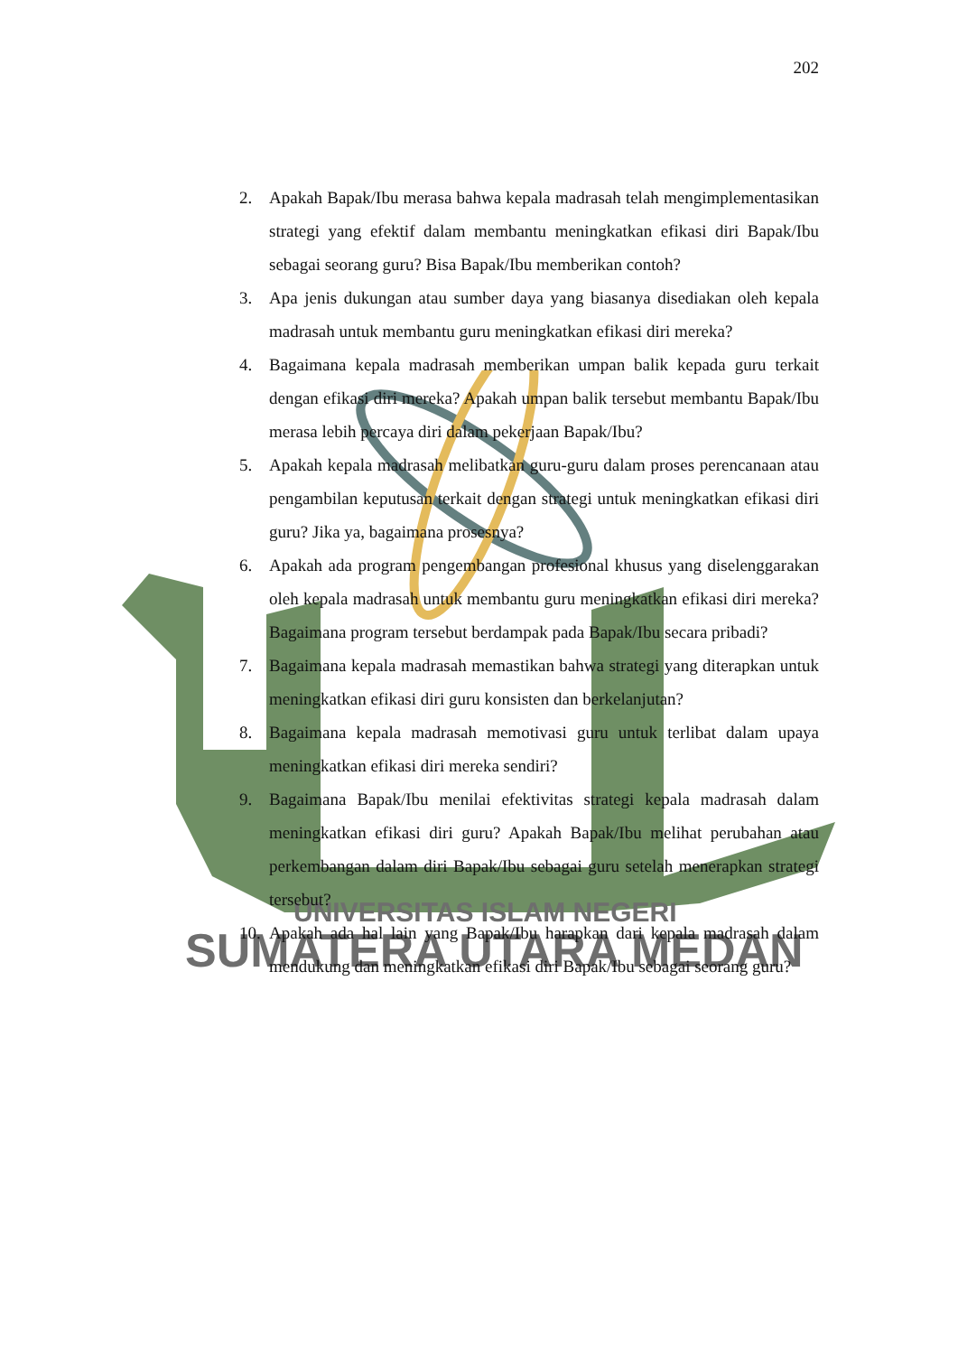SUMATERA UTARA MEDAN
UNIVERSITAS ISLAM NEGERI
202
2. Apakah Bapak/Ibu merasa bahwa kepala madrasah telah mengimplementasikan strategi yang efektif dalam membantu meningkatkan efikasi diri Bapak/Ibu sebagai seorang guru? Bisa Bapak/Ibu memberikan contoh?
3. Apa jenis dukungan atau sumber daya yang biasanya disediakan oleh kepala madrasah untuk membantu guru meningkatkan efikasi diri mereka?
4. Bagaimana kepala madrasah memberikan umpan balik kepada guru terkait dengan efikasi diri mereka? Apakah umpan balik tersebut membantu Bapak/Ibu merasa lebih percaya diri dalam pekerjaan Bapak/Ibu?
5. Apakah kepala madrasah melibatkan guru-guru dalam proses perencanaan atau pengambilan keputusan terkait dengan strategi untuk meningkatkan efikasi diri guru? Jika ya, bagaimana prosesnya?
6. Apakah ada program pengembangan profesional khusus yang diselenggarakan oleh kepala madrasah untuk membantu guru meningkatkan efikasi diri mereka? Bagaimana program tersebut berdampak pada Bapak/Ibu secara pribadi?
7. Bagaimana kepala madrasah memastikan bahwa strategi yang diterapkan untuk meningkatkan efikasi diri guru konsisten dan berkelanjutan?
8. Bagaimana kepala madrasah memotivasi guru untuk terlibat dalam upaya meningkatkan efikasi diri mereka sendiri?
9. Bagaimana Bapak/Ibu menilai efektivitas strategi kepala madrasah dalam meningkatkan efikasi diri guru? Apakah Bapak/Ibu melihat perubahan atau perkembangan dalam diri Bapak/Ibu sebagai guru setelah menerapkan strategi tersebut?
10. Apakah ada hal lain yang Bapak/Ibu harapkan dari kepala madrasah dalam mendukung dan meningkatkan efikasi diri Bapak/Ibu sebagai seorang guru?